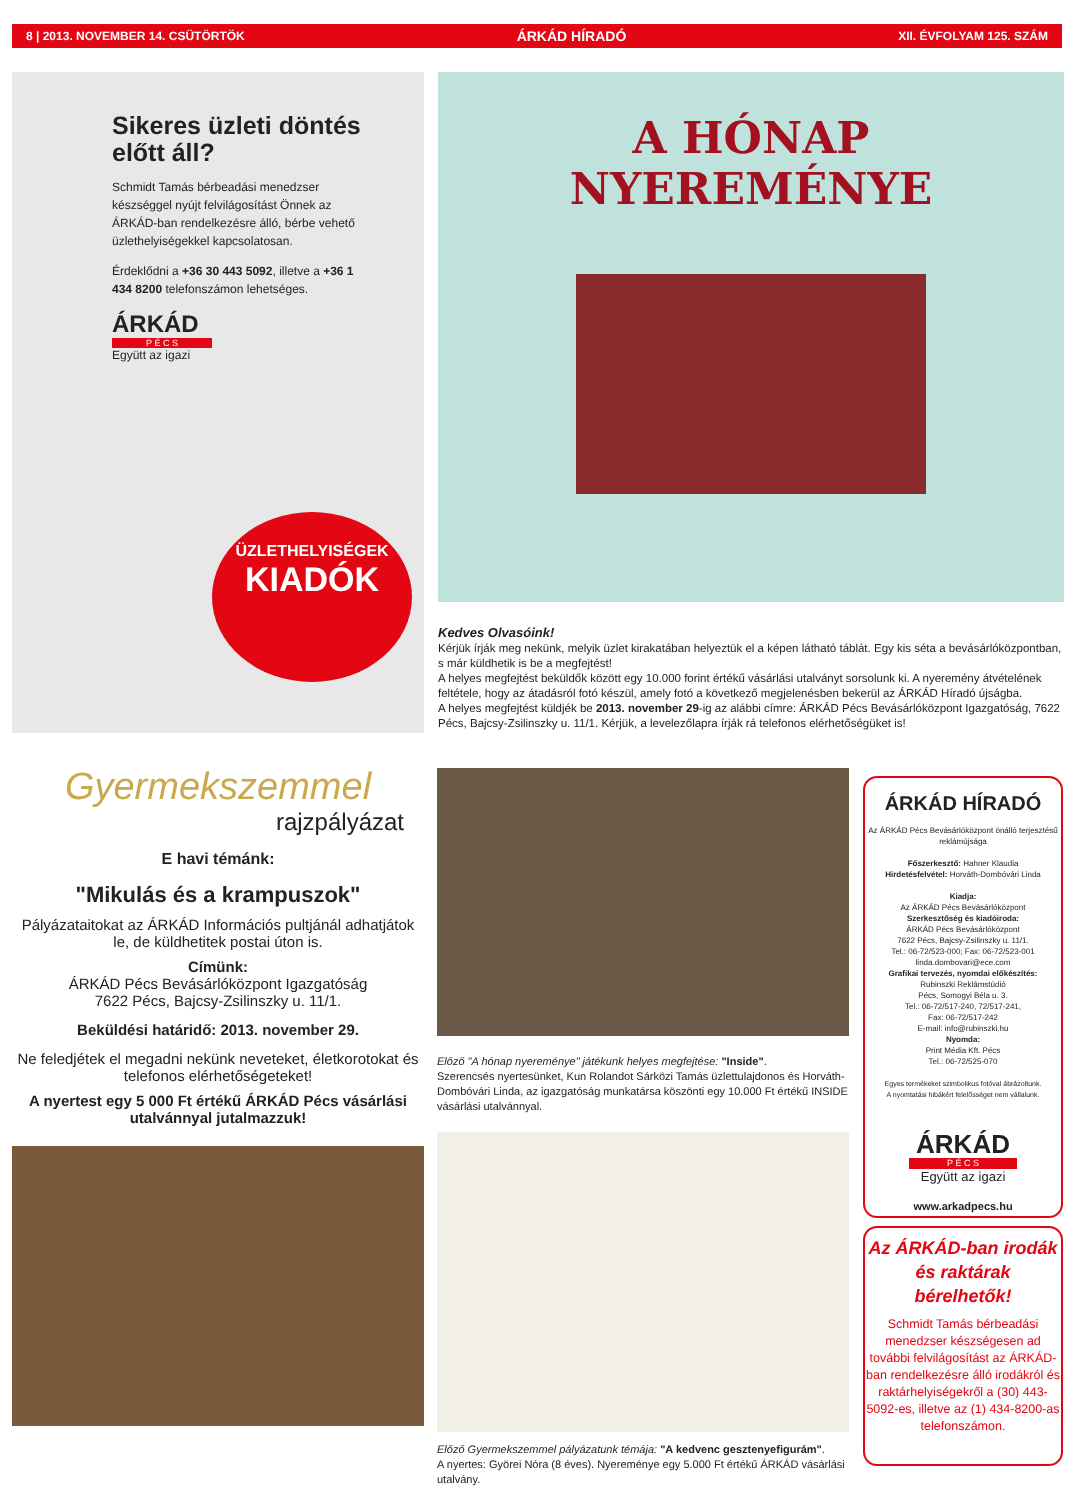8 | 2013. NOVEMBER 14. CSÜTÖRTÖK ÁRKÁD HÍRADÓ XII. ÉVFOLYAM 125. SZÁM
Sikeres üzleti döntés előtt áll?
Schmidt Tamás bérbeadási menedzser készséggel nyújt felvilágosítást Önnek az ÁRKÁD-ban rendelkezésre álló, bérbe vehető üzlethelyiségekkel kapcsolatosan.
Érdeklődni a +36 30 443 5092, illetve a +36 1 434 8200 telefonszámon lehetséges.
ÁRKÁD
P É C S
Együtt az igazi
ÜZLETHELYISÉGEK
KIADÓK
A HÓNAP
NYEREMÉNYE
Kedves Olvasóink!
Kérjük írják meg nekünk, melyik üzlet kirakatában helyeztük el a képen látható táblát. Egy kis séta a bevásárlóközpontban, s már küldhetik is be a megfejtést!
A helyes megfejtést beküldők között egy 10.000 forint értékű vásárlási utalványt sorsolunk ki. A nyeremény átvételének feltétele, hogy az átadásról fotó készül, amely fotó a következő megjelenésben bekerül az ÁRKÁD Híradó újságba.
A helyes megfejtést küldjék be 2013. november 29-ig az alábbi címre: ÁRKÁD Pécs Bevásárlóközpont Igazgatóság, 7622 Pécs, Bajcsy-Zsilinszky u. 11/1. Kérjük, a levelezőlapra írják rá telefonos elérhetőségüket is!
Gyermekszemmel
rajzpályázat
E havi témánk:
"Mikulás és a krampuszok"
Pályázataitokat az ÁRKÁD Információs pultjánál adhatjátok le, de küldhetitek postai úton is.
Címünk:
ÁRKÁD Pécs Bevásárlóközpont Igazgatóság
7622 Pécs, Bajcsy-Zsilinszky u. 11/1.
Beküldési határidő: 2013. november 29.
Ne feledjétek el megadni nekünk neveteket, életkorotokat és telefonos elérhetőségeteket!
A nyertest egy 5 000 Ft értékű ÁRKÁD Pécs vásárlási utalvánnyal jutalmazzuk!
Előző "A hónap nyereménye" játékunk helyes megfejtése: "Inside".
Szerencsés nyertesünket, Kun Rolandot Sárközi Tamás üzlettulajdonos és Horváth-Dombóvári Linda, az igazgatóság munkatársa köszönti egy 10.000 Ft értékű INSIDE vásárlási utalvánnyal.
Előző Gyermekszemmel pályázatunk témája: "A kedvenc gesztenyefigurám".
A nyertes: Györei Nóra (8 éves). Nyereménye egy 5.000 Ft értékű ÁRKÁD vásárlási utalvány.
ÁRKÁD HÍRADÓ
Az ÁRKÁD Pécs Bevásárlóközpont önálló terjesztésű reklámújsága
Főszerkesztő: Hahner Klaudia
Hirdetésfelvétel: Horváth-Dombóvári Linda
Kiadja:
Az ÁRKÁD Pécs Bevásárlóközpont
Szerkesztőség és kiadóiroda:
ÁRKÁD Pécs Bevásárlóközpont
7622 Pécs, Bajcsy-Zsilinszky u. 11/1.
Tel.: 06-72/523-000; Fax: 06-72/523-001
linda.dombovari@ece.com
Grafikai tervezés, nyomdai előkészítés:
Rubinszki Reklámstúdió
Pécs, Somogyi Béla u. 3.
Tel.: 06-72/517-240, 72/517-241,
Fax: 06-72/517-242
E-mail: info@rubinszki.hu
Nyomda:
Print Média Kft. Pécs
Tel.: 06-72/525-070
Egyes termékeket szimbolikus fotóval ábrázoltunk.
A nyomtatási hibákért felelősséget nem vállalunk.
ÁRKÁD
P É C S
Együtt az igazi
www.arkadpecs.hu
Az ÁRKÁD-ban irodák és raktárak bérelhetők!
Schmidt Tamás bérbeadási menedzser készségesen ad további felvilágosítást az ÁRKÁD-ban rendelkezésre álló irodákról és raktárhelyiségekről a (30) 443-5092-es, illetve az (1) 434-8200-as telefonszámon.